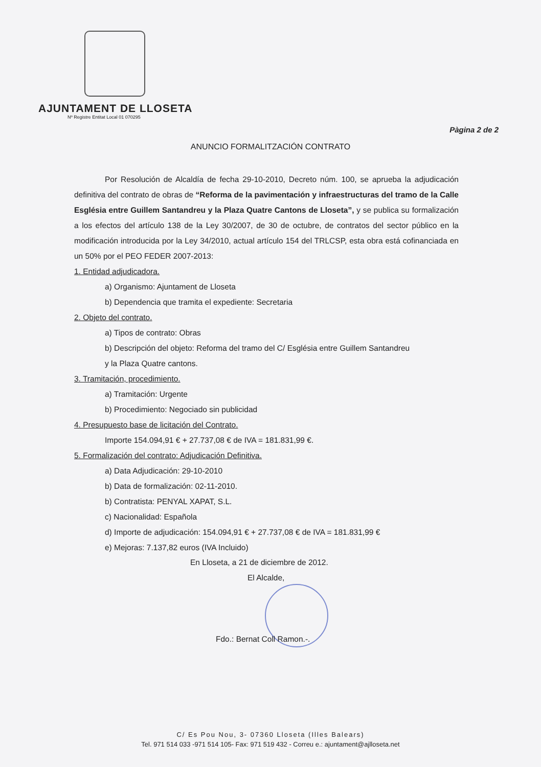AJUNTAMENT DE LLOSETA
Nº Registre Entitat Local 01 070295
Pàgina 2 de 2
ANUNCIO FORMALITZACIÓN CONTRATO
Por Resolución de Alcaldía de fecha 29-10-2010, Decreto núm. 100, se aprueba la adjudicación definitiva del contrato de obras de “Reforma de la pavimentación y infraestructuras del tramo de la Calle Església entre Guillem Santandreu y la Plaza Quatre Cantons de Lloseta”, y se publica su formalización a los efectos del artículo 138 de la Ley 30/2007, de 30 de octubre, de contratos del sector público en la modificación introducida por la Ley 34/2010, actual artículo 154 del TRLCSP, esta obra está cofinanciada en un 50% por el PEO FEDER 2007-2013:
1. Entidad adjudicadora.
a) Organismo: Ajuntament de Lloseta
b) Dependencia que tramita el expediente: Secretaria
2. Objeto del contrato.
a) Tipos de contrato: Obras
b) Descripción del objeto: Reforma del tramo del C/ Església entre Guillem Santandreu
y la Plaza Quatre cantons.
3. Tramitación, procedimiento.
a) Tramitación: Urgente
b) Procedimiento: Negociado sin publicidad
4. Presupuesto base de licitación del Contrato.
Importe 154.094,91 € + 27.737,08 € de IVA = 181.831,99 €.
5. Formalización del contrato: Adjudicación Definitiva.
a) Data Adjudicación: 29-10-2010
b) Data de formalización: 02-11-2010.
b) Contratista: PENYAL XAPAT, S.L.
c) Nacionalidad: Española
d) Importe de adjudicación: 154.094,91 € + 27.737,08 € de IVA = 181.831,99 €
e) Mejoras: 7.137,82 euros (IVA Incluido)
En Lloseta, a 21 de diciembre de 2012.
El Alcalde,
Fdo.: Bernat Coll Ramon.-.
C/ Es Pou Nou, 3- 07360 Lloseta (Illes Balears)
Tel. 971 514 033 -971 514 105- Fax: 971 519 432 - Correu e.: ajuntament@ajlloseta.net